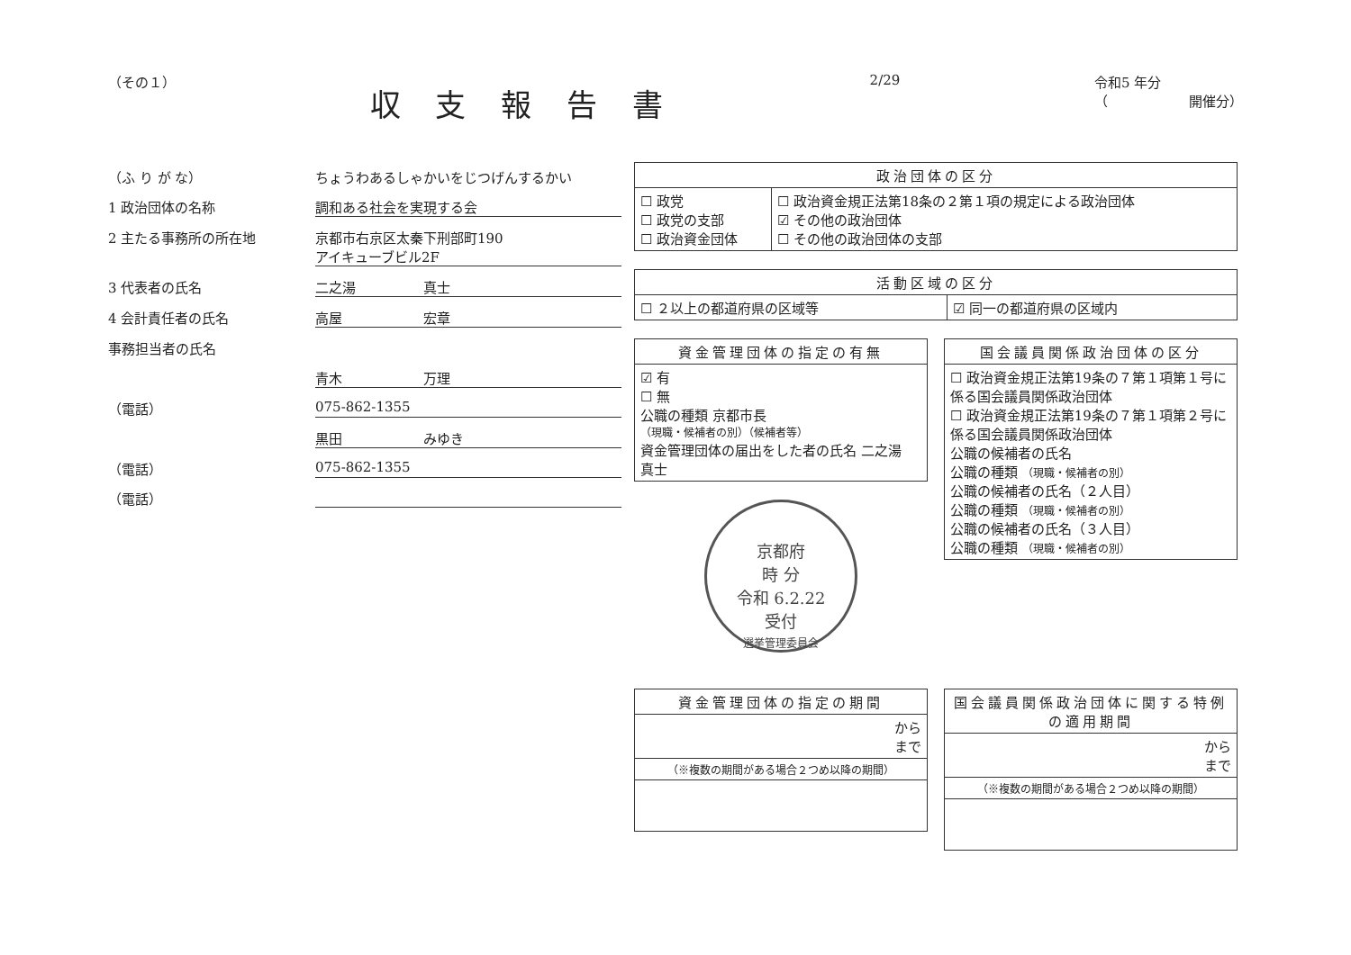（その１）
収 支 報 告 書
2/29 令和5 年分
（　　　　　　開催分）
（ふ り が な） ちょうわあるしゃかいをじつげんするかい
1 政治団体の名称 調和ある社会を実現する会
2 主たる事務所の所在地 京都市右京区太秦下刑部町190
アイキューブビル2F
3 代表者の氏名 二之湯　　　　　真士
4 会計責任者の氏名 高屋　　　　　　宏章
事務担当者の氏名
青木　　　　　　万理
（電話） 075-862-1355
黒田　　　　　　みゆき
（電話） 075-862-1355
（電話）
| 政治団体の区分 | |
| --- | --- |
| ☐ 政党 ☐ 政党の支部 ☐ 政治資金団体 | ☐ 政治資金規正法第18条の２第１項の規定による政治団体 ☑ その他の政治団体 ☐ その他の政治団体の支部 |
| 活動区域の区分 | |
| --- | --- |
| ☐ ２以上の都道府県の区域等 | ☑ 同一の都道府県の区域内 |
| 資金管理団体の指定の有無 |
| --- |
| ☑ 有 ☐ 無 公職の種類 京都市長 （現職・候補者の別）（候補者等） 資金管理団体の届出をした者の氏名 二之湯 真士 |
京都府
時 分
令和 6.2.22
受付
選挙管理委員会
| 国会議員関係政治団体の区分 |
| --- |
| ☐ 政治資金規正法第19条の７第１項第１号に係る国会議員関係政治団体 ☐ 政治資金規正法第19条の７第１項第２号に係る国会議員関係政治団体 公職の候補者の氏名 公職の種類 （現職・候補者の別） 公職の候補者の氏名（２人目） 公職の種類 （現職・候補者の別） 公職の候補者の氏名（３人目） 公職の種類 （現職・候補者の別） |
| 資金管理団体の指定の期間 |
| --- |
| から まで |
| （※複数の期間がある場合２つめ以降の期間） |
| 国会議員関係政治団体に関する特例の適用期間 |
| --- |
| から まで |
| （※複数の期間がある場合２つめ以降の期間） |